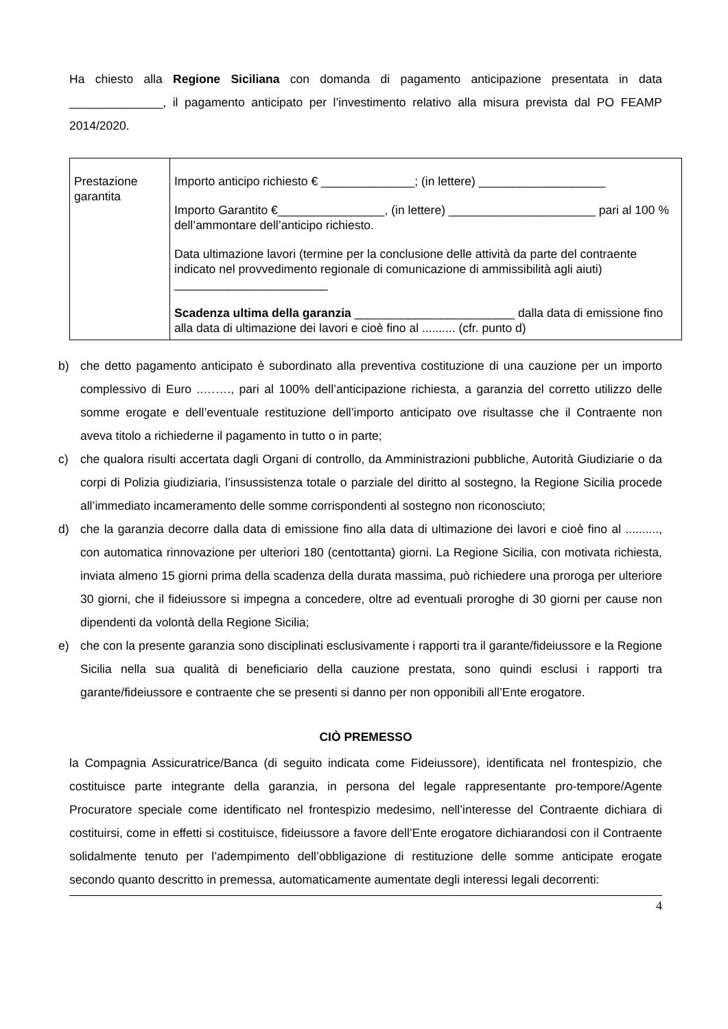Ha chiesto alla Regione Siciliana con domanda di pagamento anticipazione presentata in data ______________, il pagamento anticipato per l’investimento relativo alla misura prevista dal PO FEAMP 2014/2020.
| Prestazione garantita | Importo anticipo richiesto € ______________; (in lettere) ___________________ Importo Garantito €________________, (in lettere) ______________________ pari al 100 % dell’ammontare dell’anticipo richiesto. Data ultimazione lavori (termine per la conclusione delle attività da parte del contraente indicato nel provvedimento regionale di comunicazione di ammissibilità agli aiuti) _______________________ Scadenza ultima della garanzia ________________________ dalla data di emissione fino alla data di ultimazione dei lavori e cioè fino al .......... (cfr. punto d) |
b) che detto pagamento anticipato è subordinato alla preventiva costituzione di una cauzione per un importo complessivo di Euro ..……., pari al 100% dell’anticipazione richiesta, a garanzia del corretto utilizzo delle somme erogate e dell’eventuale restituzione dell’importo anticipato ove risultasse che il Contraente non aveva titolo a richiederne il pagamento in tutto o in parte;
c) che qualora risulti accertata dagli Organi di controllo, da Amministrazioni pubbliche, Autorità Giudiziarie o da corpi di Polizia giudiziaria, l’insussistenza totale o parziale del diritto al sostegno, la Regione Sicilia procede all’immediato incameramento delle somme corrispondenti al sostegno non riconosciuto;
d) che la garanzia decorre dalla data di emissione fino alla data di ultimazione dei lavori e cioè fino al .........., con automatica rinnovazione per ulteriori 180 (centottanta) giorni. La Regione Sicilia, con motivata richiesta, inviata almeno 15 giorni prima della scadenza della durata massima, può richiedere una proroga per ulteriore 30 giorni, che il fideiussore si impegna a concedere, oltre ad eventuali proroghe di 30 giorni per cause non dipendenti da volontà della Regione Sicilia;
e) che con la presente garanzia sono disciplinati esclusivamente i rapporti tra il garante/fideiussore e la Regione Sicilia nella sua qualità di beneficiario della cauzione prestata, sono quindi esclusi i rapporti tra garante/fideiussore e contraente che se presenti si danno per non opponibili all’Ente erogatore.
CIÒ PREMESSO
la Compagnia Assicuratrice/Banca (di seguito indicata come Fideiussore), identificata nel frontespizio, che costituisce parte integrante della garanzia, in persona del legale rappresentante pro-tempore/Agente Procuratore speciale come identificato nel frontespizio medesimo, nell’interesse del Contraente dichiara di costituirsi, come in effetti si costituisce, fideiussore a favore dell’Ente erogatore dichiarandosi con il Contraente solidalmente tenuto per l’adempimento dell’obbligazione di restituzione delle somme anticipate erogate secondo quanto descritto in premessa, automaticamente aumentate degli interessi legali decorrenti:
4